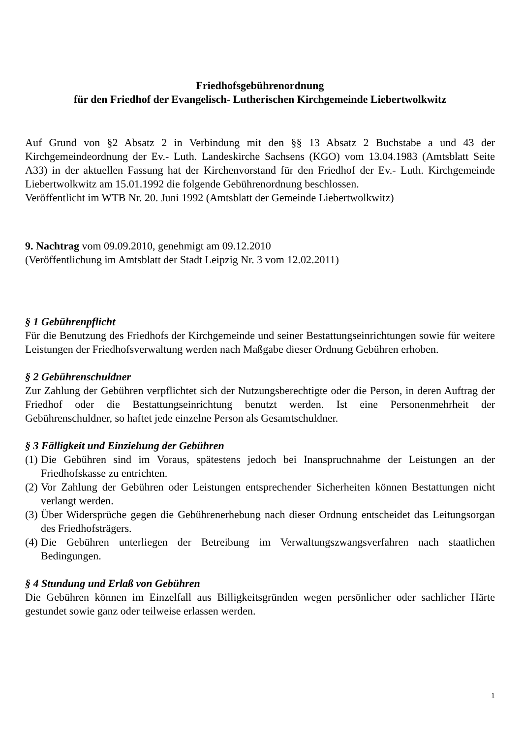Friedhofsgebührenordnung
für den Friedhof der Evangelisch- Lutherischen Kirchgemeinde Liebertwolkwitz
Auf Grund von §2 Absatz 2 in Verbindung mit den §§ 13 Absatz 2 Buchstabe a und 43 der Kirchgemeindeordnung der Ev.- Luth. Landeskirche Sachsens (KGO) vom 13.04.1983 (Amtsblatt Seite A33) in der aktuellen Fassung hat der Kirchenvorstand für den Friedhof der Ev.- Luth. Kirchgemeinde Liebertwolkwitz am 15.01.1992 die folgende Gebührenordnung beschlossen.
Veröffentlicht im WTB Nr. 20. Juni 1992 (Amtsblatt der Gemeinde Liebertwolkwitz)
9. Nachtrag vom 09.09.2010, genehmigt am 09.12.2010
(Veröffentlichung im Amtsblatt der Stadt Leipzig Nr. 3 vom 12.02.2011)
§ 1 Gebührenpflicht
Für die Benutzung des Friedhofs der Kirchgemeinde und seiner Bestattungseinrichtungen sowie für weitere Leistungen der Friedhofsverwaltung werden nach Maßgabe dieser Ordnung Gebühren erhoben.
§ 2 Gebührenschuldner
Zur Zahlung der Gebühren verpflichtet sich der Nutzungsberechtigte oder die Person, in deren Auftrag der Friedhof oder die Bestattungseinrichtung benutzt werden. Ist eine Personenmehrheit der Gebührenschuldner, so haftet jede einzelne Person als Gesamtschuldner.
§ 3 Fälligkeit und Einziehung der Gebühren
(1) Die Gebühren sind im Voraus, spätestens jedoch bei Inanspruchnahme der Leistungen an der Friedhofskasse zu entrichten.
(2) Vor Zahlung der Gebühren oder Leistungen entsprechender Sicherheiten können Bestattungen nicht verlangt werden.
(3) Über Widersprüche gegen die Gebührenerhebung nach dieser Ordnung entscheidet das Leitungsorgan des Friedhofsträgers.
(4) Die Gebühren unterliegen der Betreibung im Verwaltungszwangsverfahren nach staatlichen Bedingungen.
§ 4 Stundung und Erlaß von Gebühren
Die Gebühren können im Einzelfall aus Billigkeitsgründen wegen persönlicher oder sachlicher Härte gestundet sowie ganz oder teilweise erlassen werden.
1